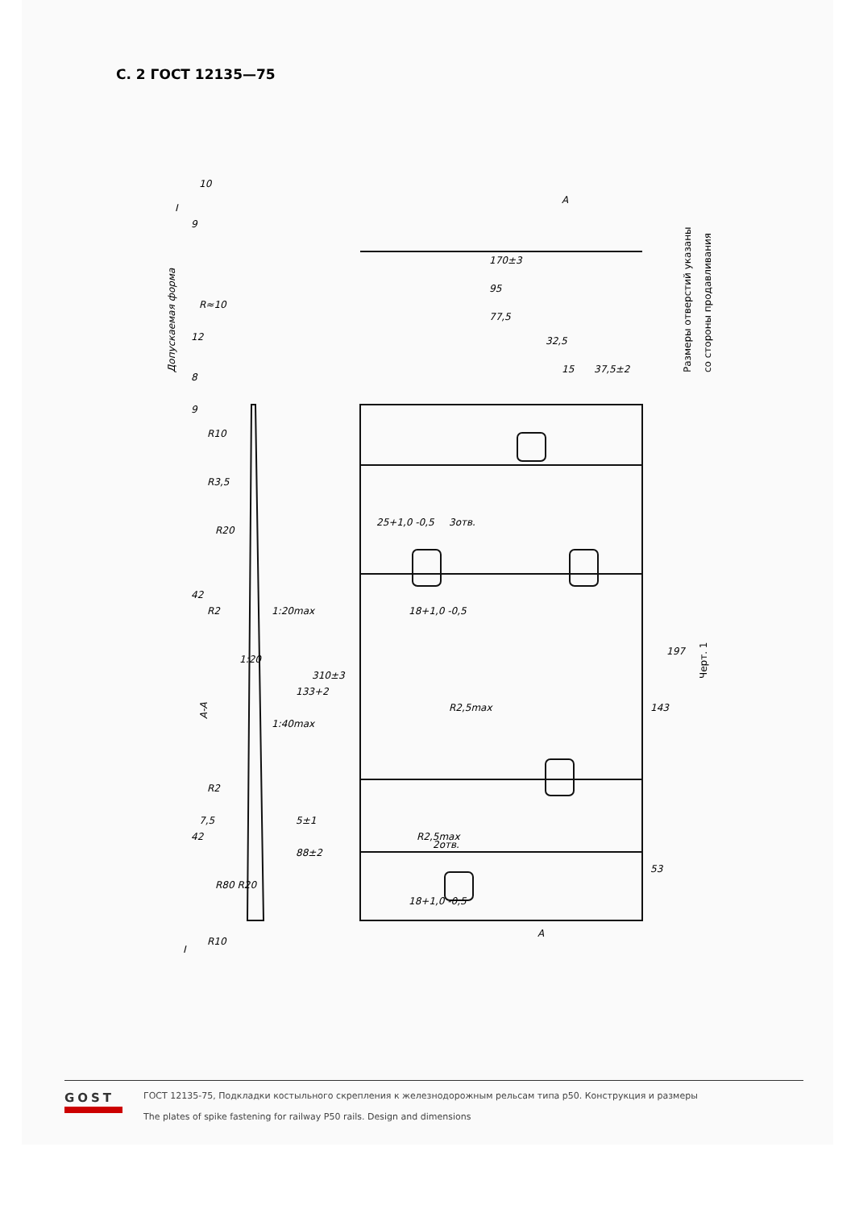С. 2 ГОСТ 12135—75
А-А
Допускаемая форма
Размеры отверстий указаны
со стороны продавливания
Черт. 1
170±3
95
77,5
32,5
37,5±2
15
197
143
53
310±3
133+2
88±2
42
42
R10
R3,5
R20
R2
1:20max
1:20
1:40max
R2
7,5
5±1
R80 R20
R10
3отв.
2отв.
R2,5max
R2,5max
18+1,0 -0,5
18+1,0 -0,5
25+1,0 -0,5
R≈10
10
9
12
8
9
I
I
А
А
GOST
ГОСТ 12135-75, Подкладки костыльного скрепления к железнодорожным рельсам типа р50. Конструкция и размеры
The plates of spike fastening for railway P50 rails. Design and dimensions